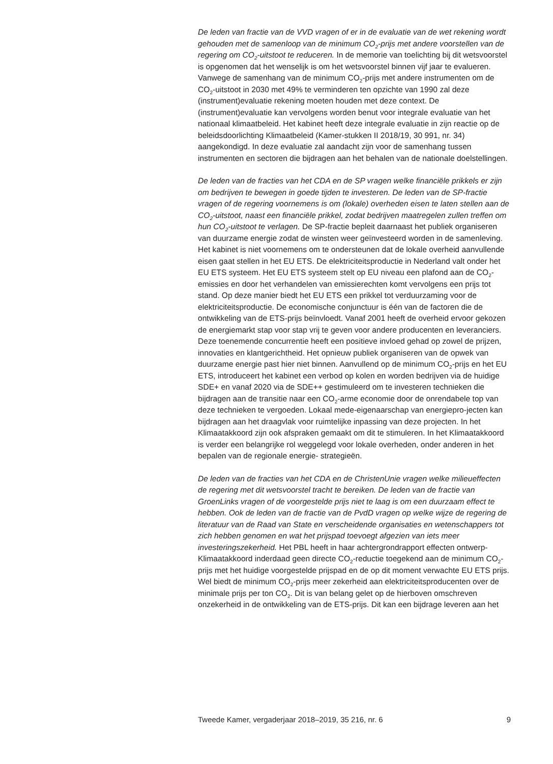De leden van fractie van de VVD vragen of er in de evaluatie van de wet rekening wordt gehouden met de samenloop van de minimum CO<sub>2</sub>-prijs met andere voorstellen van de regering om CO<sub>2</sub>-uitstoot te reduceren. In de memorie van toelichting bij dit wetsvoorstel is opgenomen dat het wenselijk is om het wetsvoorstel binnen vijf jaar te evalueren. Vanwege de samenhang van de minimum CO<sub>2</sub>-prijs met andere instrumenten om de CO<sub>2</sub>-uitstoot in 2030 met 49% te verminderen ten opzichte van 1990 zal deze (instrument)evaluatie rekening moeten houden met deze context. De (instrument)evaluatie kan vervolgens worden benut voor integrale evaluatie van het nationaal klimaatbeleid. Het kabinet heeft deze integrale evaluatie in zijn reactie op de beleidsdoorlichting Klimaatbeleid (Kamer-stukken II 2018/19, 30 991, nr. 34) aangekondigd. In deze evaluatie zal aandacht zijn voor de samenhang tussen instrumenten en sectoren die bijdragen aan het behalen van de nationale doelstellingen.
De leden van de fracties van het CDA en de SP vragen welke financiële prikkels er zijn om bedrijven te bewegen in goede tijden te investeren. De leden van de SP-fractie vragen of de regering voornemens is om (lokale) overheden eisen te laten stellen aan de CO<sub>2</sub>-uitstoot, naast een financiële prikkel, zodat bedrijven maatregelen zullen treffen om hun CO<sub>2</sub>-uitstoot te verlagen. De SP-fractie bepleit daarnaast het publiek organiseren van duurzame energie zodat de winsten weer geïnvesteerd worden in de samenleving. Het kabinet is niet voornemens om te ondersteunen dat de lokale overheid aanvullende eisen gaat stellen in het EU ETS. De elektriciteitsproductie in Nederland valt onder het EU ETS systeem. Het EU ETS systeem stelt op EU niveau een plafond aan de CO<sub>2</sub>-emissies en door het verhandelen van emissierechten komt vervolgens een prijs tot stand. Op deze manier biedt het EU ETS een prikkel tot verduurzaming voor de elektriciteitsproductie. De economische conjunctuur is één van de factoren die de ontwikkeling van de ETS-prijs beïnvloedt. Vanaf 2001 heeft de overheid ervoor gekozen de energiemarkt stap voor stap vrij te geven voor andere producenten en leveranciers. Deze toenemende concurrentie heeft een positieve invloed gehad op zowel de prijzen, innovaties en klantgerichtheid. Het opnieuw publiek organiseren van de opwek van duurzame energie past hier niet binnen. Aanvullend op de minimum CO<sub>2</sub>-prijs en het EU ETS, introduceert het kabinet een verbod op kolen en worden bedrijven via de huidige SDE+ en vanaf 2020 via de SDE++ gestimuleerd om te investeren technieken die bijdragen aan de transitie naar een CO<sub>2</sub>-arme economie door de onrendabele top van deze technieken te vergoeden. Lokaal mede-eigenaarschap van energiepro-jecten kan bijdragen aan het draagvlak voor ruimtelijke inpassing van deze projecten. In het Klimaatakkoord zijn ook afspraken gemaakt om dit te stimuleren. In het Klimaatakkoord is verder een belangrijke rol weggelegd voor lokale overheden, onder anderen in het bepalen van de regionale energie- strategieën.
De leden van de fracties van het CDA en de ChristenUnie vragen welke milieueffecten de regering met dit wetsvoorstel tracht te bereiken. De leden van de fractie van GroenLinks vragen of de voorgestelde prijs niet te laag is om een duurzaam effect te hebben. Ook de leden van de fractie van de PvdD vragen op welke wijze de regering de literatuur van de Raad van State en verscheidende organisaties en wetenschappers tot zich hebben genomen en wat het prijspad toevoegt afgezien van iets meer investeringszekerheid. Het PBL heeft in haar achtergrondrapport effecten ontwerp-Klimaatakkoord inderdaad geen directe CO<sub>2</sub>-reductie toegekend aan de minimum CO<sub>2</sub>-prijs met het huidige voorgestelde prijspad en de op dit moment verwachte EU ETS prijs. Wel biedt de minimum CO<sub>2</sub>-prijs meer zekerheid aan elektriciteitsproducenten over de minimale prijs per ton CO<sub>2</sub>. Dit is van belang gelet op de hierboven omschreven onzekerheid in de ontwikkeling van de ETS-prijs. Dit kan een bijdrage leveren aan het
Tweede Kamer, vergaderjaar 2018–2019, 35 216, nr. 6 9